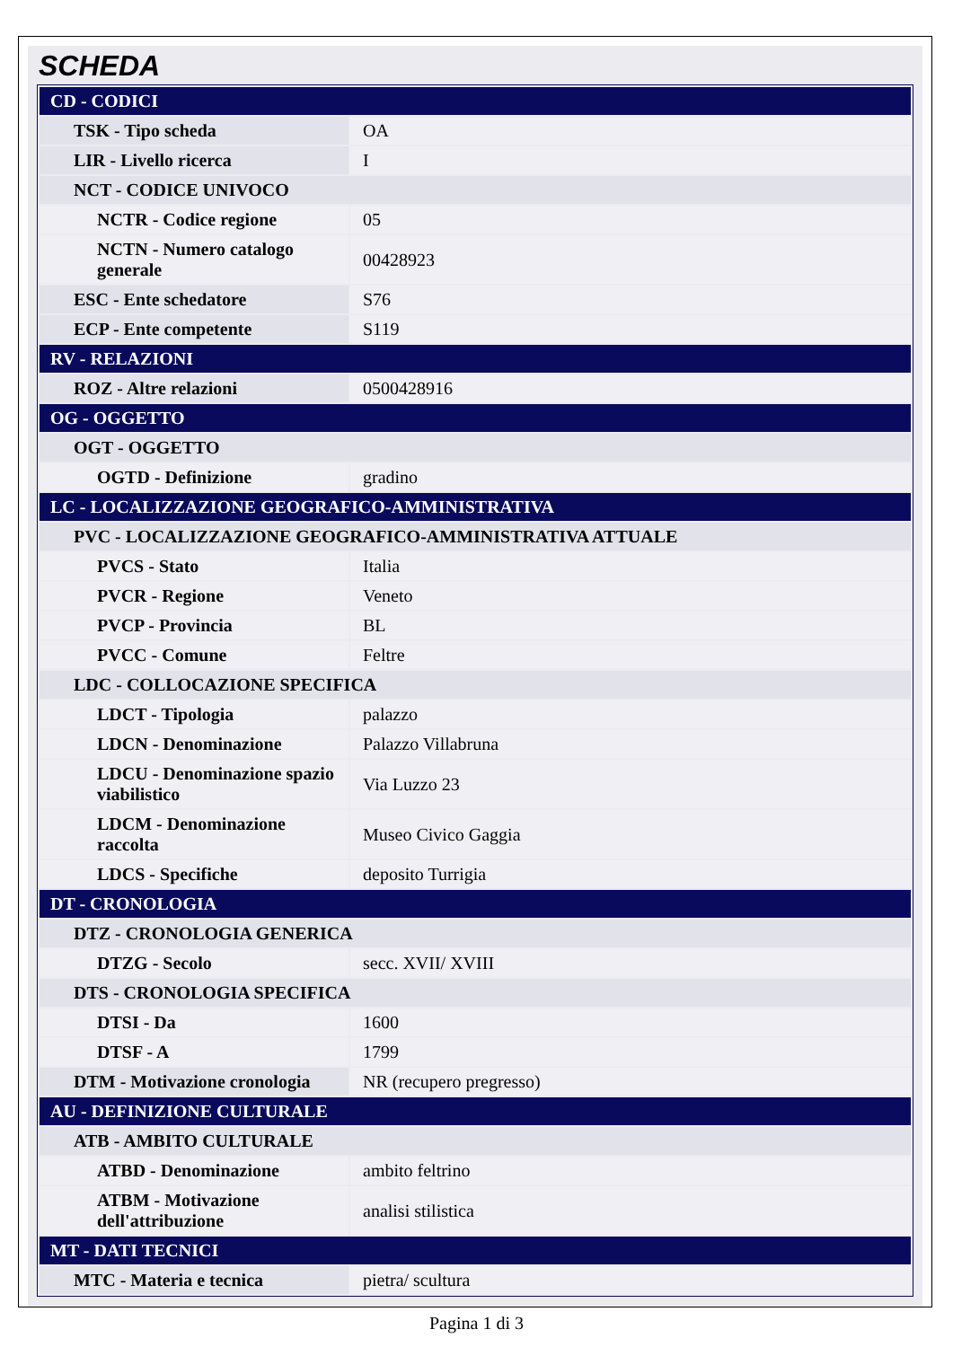SCHEDA
| CD - CODICI | |
| TSK - Tipo scheda | OA |
| LIR - Livello ricerca | I |
| NCT - CODICE UNIVOCO | |
| NCTR - Codice regione | 05 |
| NCTN - Numero catalogo generale | 00428923 |
| ESC - Ente schedatore | S76 |
| ECP - Ente competente | S119 |
| RV - RELAZIONI | |
| ROZ - Altre relazioni | 0500428916 |
| OG - OGGETTO | |
| OGT - OGGETTO | |
| OGTD - Definizione | gradino |
| LC - LOCALIZZAZIONE GEOGRAFICO-AMMINISTRATIVA | |
| PVC - LOCALIZZAZIONE GEOGRAFICO-AMMINISTRATIVA ATTUALE | |
| PVCS - Stato | Italia |
| PVCR - Regione | Veneto |
| PVCP - Provincia | BL |
| PVCC - Comune | Feltre |
| LDC - COLLOCAZIONE SPECIFICA | |
| LDCT - Tipologia | palazzo |
| LDCN - Denominazione | Palazzo Villabruna |
| LDCU - Denominazione spazio viabilistico | Via Luzzo 23 |
| LDCM - Denominazione raccolta | Museo Civico Gaggia |
| LDCS - Specifiche | deposito Turrigia |
| DT - CRONOLOGIA | |
| DTZ - CRONOLOGIA GENERICA | |
| DTZG - Secolo | secc. XVII/ XVIII |
| DTS - CRONOLOGIA SPECIFICA | |
| DTSI - Da | 1600 |
| DTSF - A | 1799 |
| DTM - Motivazione cronologia | NR (recupero pregresso) |
| AU - DEFINIZIONE CULTURALE | |
| ATB - AMBITO CULTURALE | |
| ATBD - Denominazione | ambito feltrino |
| ATBM - Motivazione dell'attribuzione | analisi stilistica |
| MT - DATI TECNICI | |
| MTC - Materia e tecnica | pietra/ scultura |
Pagina 1 di 3